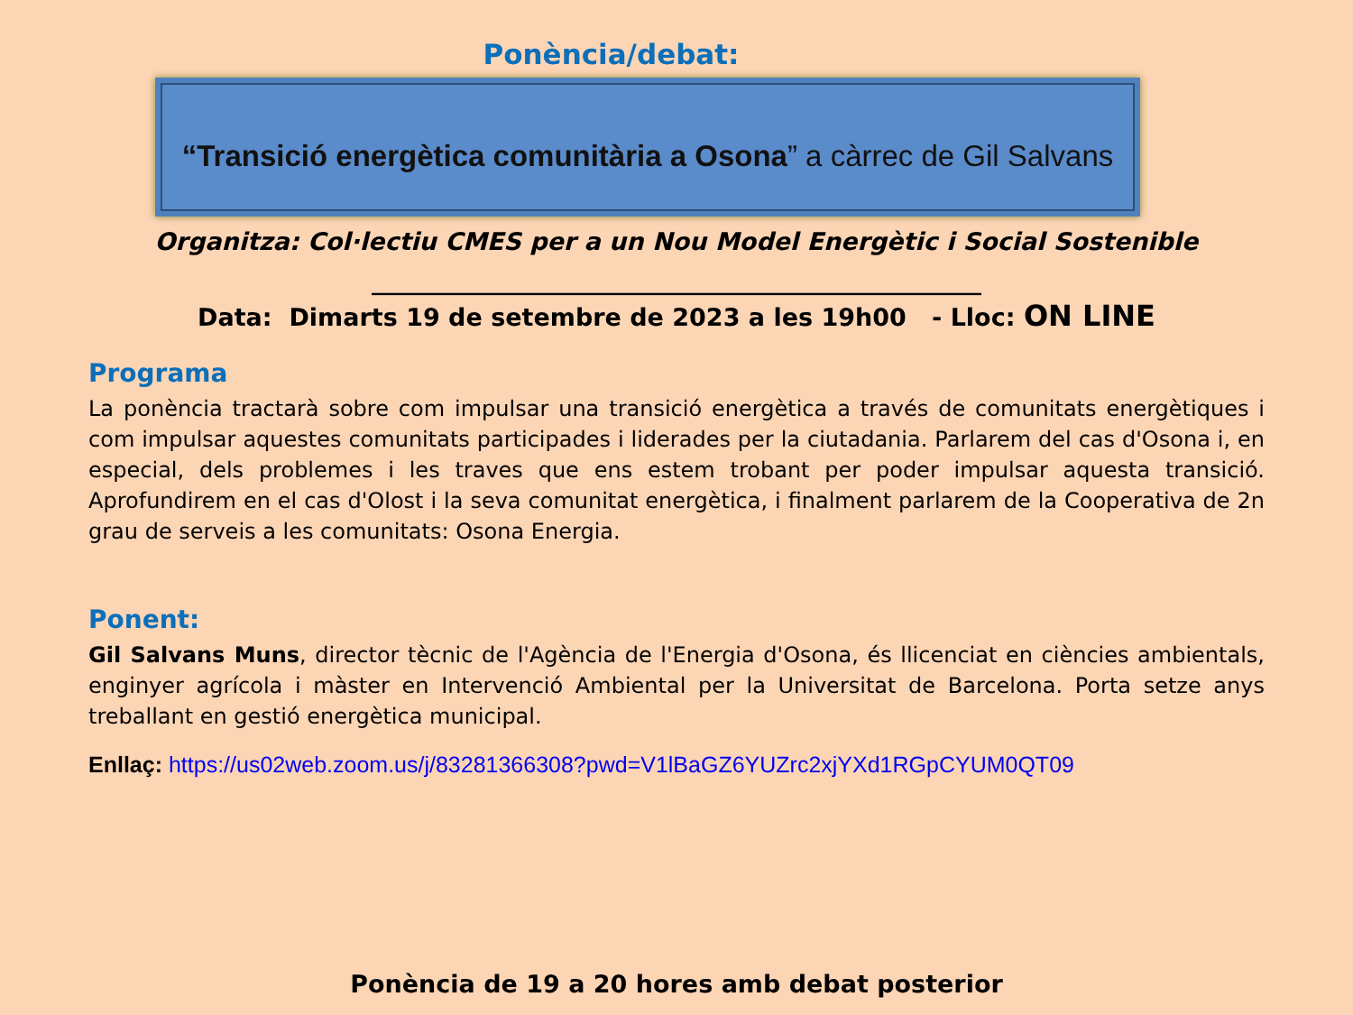Ponència/debat:
“Transició energètica comunitària a Osona” a càrrec de Gil Salvans
Organitza: Col·lectiu CMES per a un Nou Model Energètic i Social Sostenible
____________________________________________________
Data: Dimarts 19 de setembre de 2023 a les 19h00 - Lloc: ON LINE
Programa
La ponència tractarà sobre com impulsar una transició energètica a través de comunitats energètiques i com impulsar aquestes comunitats participades i liderades per la ciutadania. Parlarem del cas d'Osona i, en especial, dels problemes i les traves que ens estem trobant per poder impulsar aquesta transició. Aprofundirem en el cas d'Olost i la seva comunitat energètica, i finalment parlarem de la Cooperativa de 2n grau de serveis a les comunitats: Osona Energia.
Ponent:
Gil Salvans Muns, director tècnic de l'Agència de l'Energia d'Osona, és llicenciat en ciències ambientals, enginyer agrícola i màster en Intervenció Ambiental per la Universitat de Barcelona. Porta setze anys treballant en gestió energètica municipal.
Enllaç: https://us02web.zoom.us/j/83281366308?pwd=V1lBaGZ6YUZrc2xjYXd1RGpCYUM0QT09
Ponència de 19 a 20 hores amb debat posterior